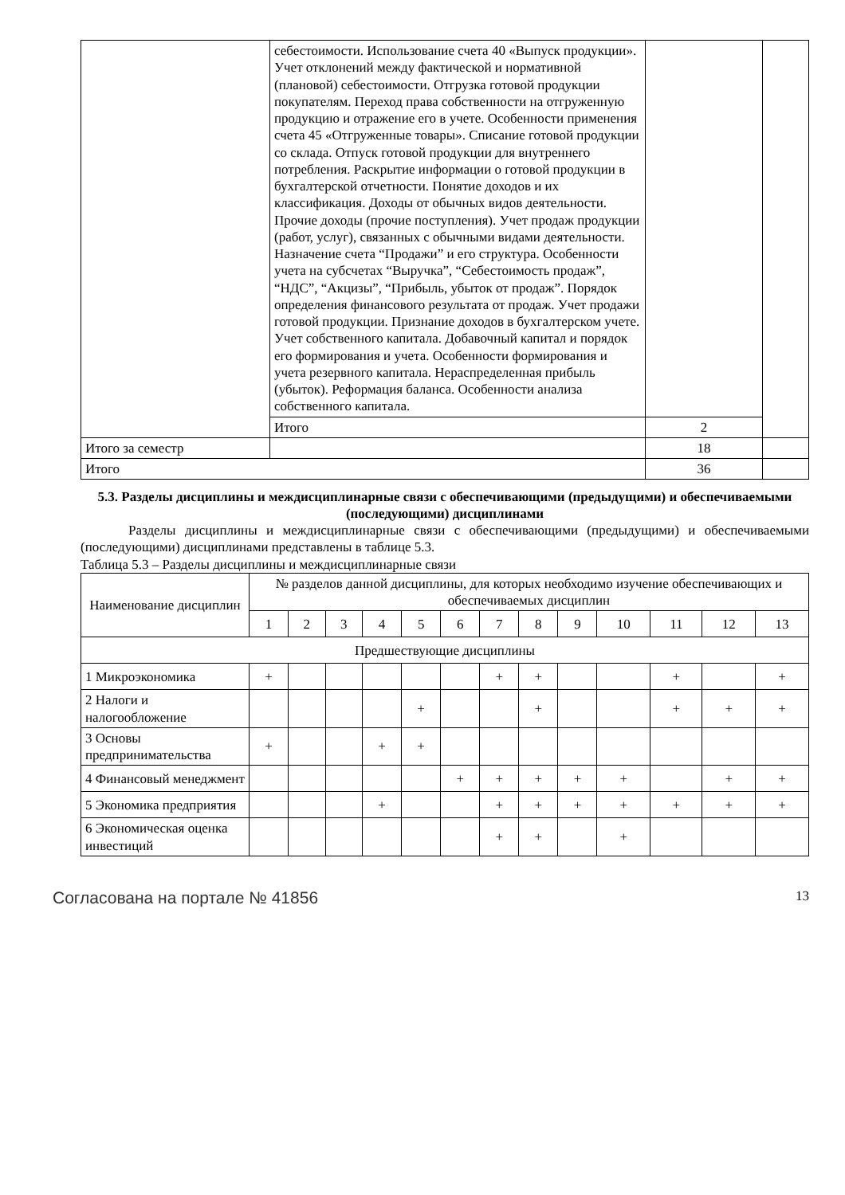| | себестоимости. Использование счета 40 «Выпуск продукции». Учет отклонений между фактической и нормативной (плановой) себестоимости. Отгрузка готовой продукции покупателям. Переход права собственности на отгруженную продукцию и отражение его в учете. Особенности применения счета 45 «Отгруженные товары». Списание готовой продукции со склада. Отпуск готовой продукции для внутреннего потребления. Раскрытие информации о готовой продукции в бухгалтерской отчетности. Понятие доходов и их классификация. Доходы от обычных видов деятельности. Прочие доходы (прочие поступления). Учет продаж продукции (работ, услуг), связанных с обычными видами деятельности. Назначение счета “Продажи” и его структура. Особенности учета на субсчетах “Выручка”, “Себестоимость продаж”, “НДС”, “Акцизы”, “Прибыль, убыток от продаж”. Порядок определения финансового результата от продаж. Учет продажи готовой продукции. Признание доходов в бухгалтерском учете. Учет собственного капитала. Добавочный капитал и порядок его формирования и учета. Особенности формирования и учета резервного капитала. Нераспределенная прибыль (убыток). Реформация баланса. Особенности анализа собственного капитала. | | |
| | Итого | 2 | |
| Итого за семестр | | 18 | |
| Итого | | 36 | |
5.3. Разделы дисциплины и междисциплинарные связи с обеспечивающими (предыдущими) и обеспечиваемыми (последующими) дисциплинами
Разделы дисциплины и междисциплинарные связи с обеспечивающими (предыдущими) и обеспечиваемыми (последующими) дисциплинами представлены в таблице 5.3.
Таблица 5.3 – Разделы дисциплины и междисциплинарные связи
| Наименование дисциплин | № разделов данной дисциплины, для которых необходимо изучение обеспечивающих и обеспечиваемых дисциплин | | | | | | | | | | | | |
| --- | --- | --- | --- | --- | --- | --- | --- | --- | --- | --- | --- | --- | --- |
| | 1 | 2 | 3 | 4 | 5 | 6 | 7 | 8 | 9 | 10 | 11 | 12 | 13 |
| Предшествующие дисциплины | | | | | | | | | | | | | |
| 1 Микроэкономика | + | | | | | | + | + | | | + | | + |
| 2 Налоги и налогообложение | | | | | + | | | + | | | + | + | + |
| 3 Основы предпринимательства | + | | | + | + | | | | | | | | |
| 4 Финансовый менеджмент | | | | | | + | + | + | + | + | | + | + |
| 5 Экономика предприятия | | | | + | | | + | + | + | + | + | + | + |
| 6 Экономическая оценка инвестиций | | | | | | | + | + | | + | | | |
Согласована на портале № 41856 13